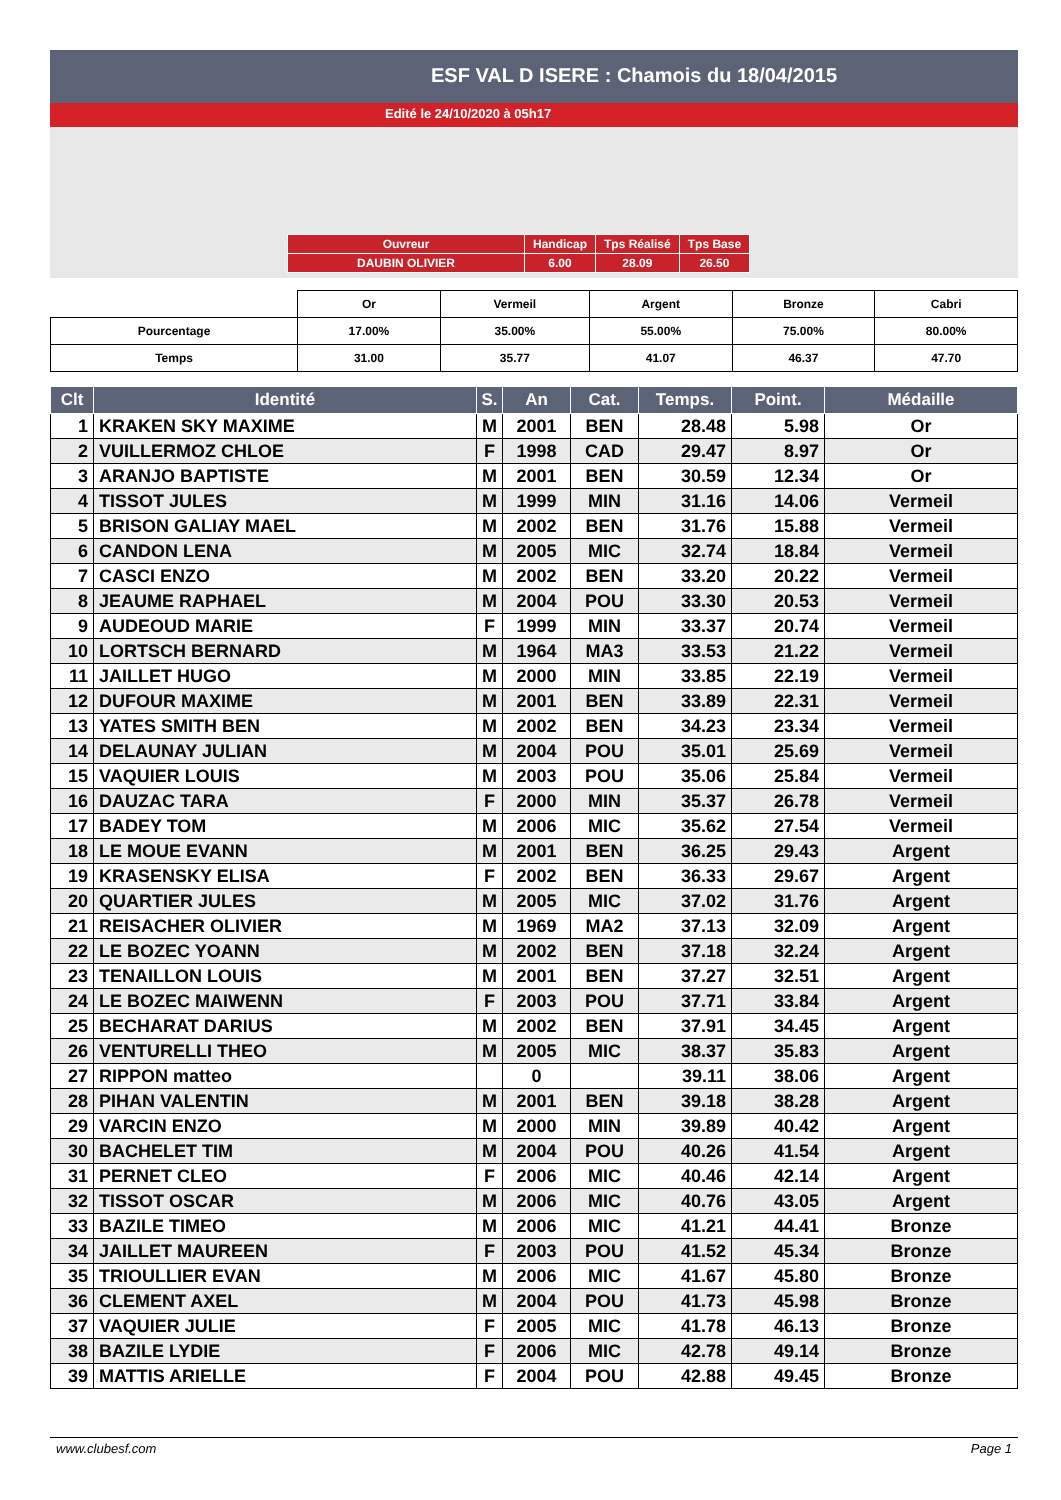ESF VAL D ISERE : Chamois du 18/04/2015
Edité le 24/10/2020 à 05h17
| Ouvreur | Handicap | Tps Réalisé | Tps Base |
| DAUBIN OLIVIER | 6.00 | 28.09 | 26.50 |
| | Or | Vermeil | Argent | Bronze | Cabri |
| Pourcentage | 17.00% | 35.00% | 55.00% | 75.00% | 80.00% |
| Temps | 31.00 | 35.77 | 41.07 | 46.37 | 47.70 |
| Clt | Identité | S. | An | Cat. | Temps. | Point. | Médaille |
| --- | --- | --- | --- | --- | --- | --- | --- |
| 1 | KRAKEN SKY MAXIME | M | 2001 | BEN | 28.48 | 5.98 | Or |
| 2 | VUILLERMOZ CHLOE | F | 1998 | CAD | 29.47 | 8.97 | Or |
| 3 | ARANJO BAPTISTE | M | 2001 | BEN | 30.59 | 12.34 | Or |
| 4 | TISSOT JULES | M | 1999 | MIN | 31.16 | 14.06 | Vermeil |
| 5 | BRISON GALIAY MAEL | M | 2002 | BEN | 31.76 | 15.88 | Vermeil |
| 6 | CANDON LENA | M | 2005 | MIC | 32.74 | 18.84 | Vermeil |
| 7 | CASCI ENZO | M | 2002 | BEN | 33.20 | 20.22 | Vermeil |
| 8 | JEAUME RAPHAEL | M | 2004 | POU | 33.30 | 20.53 | Vermeil |
| 9 | AUDEOUD MARIE | F | 1999 | MIN | 33.37 | 20.74 | Vermeil |
| 10 | LORTSCH BERNARD | M | 1964 | MA3 | 33.53 | 21.22 | Vermeil |
| 11 | JAILLET HUGO | M | 2000 | MIN | 33.85 | 22.19 | Vermeil |
| 12 | DUFOUR MAXIME | M | 2001 | BEN | 33.89 | 22.31 | Vermeil |
| 13 | YATES SMITH BEN | M | 2002 | BEN | 34.23 | 23.34 | Vermeil |
| 14 | DELAUNAY JULIAN | M | 2004 | POU | 35.01 | 25.69 | Vermeil |
| 15 | VAQUIER LOUIS | M | 2003 | POU | 35.06 | 25.84 | Vermeil |
| 16 | DAUZAC TARA | F | 2000 | MIN | 35.37 | 26.78 | Vermeil |
| 17 | BADEY TOM | M | 2006 | MIC | 35.62 | 27.54 | Vermeil |
| 18 | LE MOUE EVANN | M | 2001 | BEN | 36.25 | 29.43 | Argent |
| 19 | KRASENSKY ELISA | F | 2002 | BEN | 36.33 | 29.67 | Argent |
| 20 | QUARTIER JULES | M | 2005 | MIC | 37.02 | 31.76 | Argent |
| 21 | REISACHER OLIVIER | M | 1969 | MA2 | 37.13 | 32.09 | Argent |
| 22 | LE BOZEC YOANN | M | 2002 | BEN | 37.18 | 32.24 | Argent |
| 23 | TENAILLON LOUIS | M | 2001 | BEN | 37.27 | 32.51 | Argent |
| 24 | LE BOZEC MAIWENN | F | 2003 | POU | 37.71 | 33.84 | Argent |
| 25 | BECHARAT DARIUS | M | 2002 | BEN | 37.91 | 34.45 | Argent |
| 26 | VENTURELLI THEO | M | 2005 | MIC | 38.37 | 35.83 | Argent |
| 27 | RIPPON matteo | | 0 | | 39.11 | 38.06 | Argent |
| 28 | PIHAN VALENTIN | M | 2001 | BEN | 39.18 | 38.28 | Argent |
| 29 | VARCIN ENZO | M | 2000 | MIN | 39.89 | 40.42 | Argent |
| 30 | BACHELET TIM | M | 2004 | POU | 40.26 | 41.54 | Argent |
| 31 | PERNET CLEO | F | 2006 | MIC | 40.46 | 42.14 | Argent |
| 32 | TISSOT OSCAR | M | 2006 | MIC | 40.76 | 43.05 | Argent |
| 33 | BAZILE TIMEO | M | 2006 | MIC | 41.21 | 44.41 | Bronze |
| 34 | JAILLET MAUREEN | F | 2003 | POU | 41.52 | 45.34 | Bronze |
| 35 | TRIOULLIER EVAN | M | 2006 | MIC | 41.67 | 45.80 | Bronze |
| 36 | CLEMENT AXEL | M | 2004 | POU | 41.73 | 45.98 | Bronze |
| 37 | VAQUIER JULIE | F | 2005 | MIC | 41.78 | 46.13 | Bronze |
| 38 | BAZILE LYDIE | F | 2006 | MIC | 42.78 | 49.14 | Bronze |
| 39 | MATTIS ARIELLE | F | 2004 | POU | 42.88 | 49.45 | Bronze |
www.clubesf.com Page 1